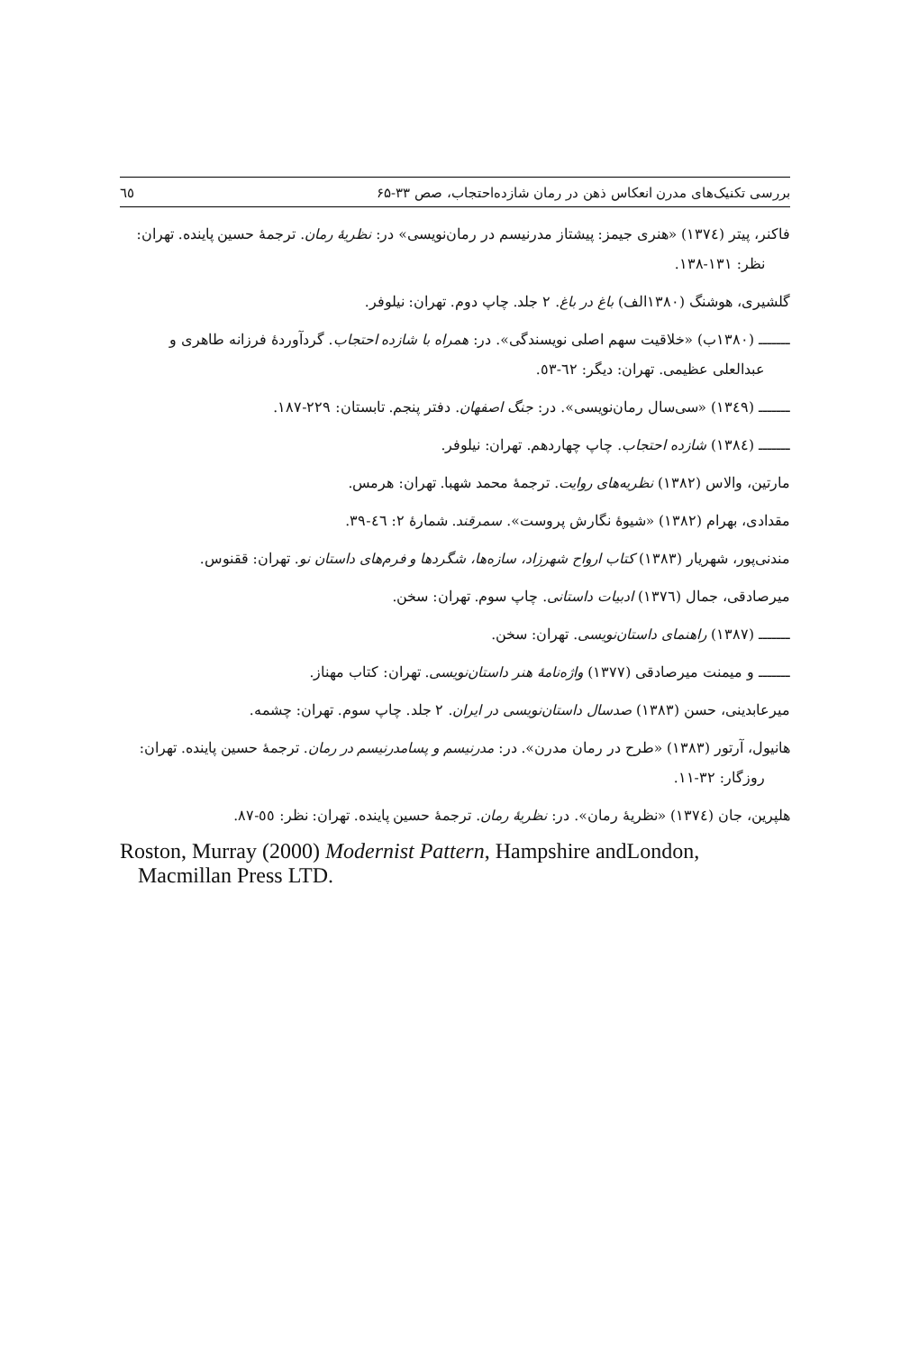بررسی تکنیک‌های مدرن انعکاس ذهن در رمان شازده‌احتجاب، صص ۳۳-۶۵ ٦٥
فاکنر، پیتر (١٣٧٤) «هنری جیمز: پیشتاز مدرنیسم در رمان‌نویسی» در: نظریهٔ رمان. ترجمهٔ حسین پاینده. تهران: نظر: ١٣١-١٣٨.
گلشیری، هوشنگ (١٣٨٠الف) باغ در باغ. ٢ جلد. چاپ دوم. تهران: نیلوفر.
ـــــــ (١٣٨٠ب) «خلاقیت سهم اصلی نویسندگی». در: همراه با شازده احتجاب. گردآوردهٔ فرزانه طاهری و عبدالعلی عظیمی. تهران: دیگر: ٦٢-٥٣.
ـــــــ (١٣٤٩) «سی‌سال رمان‌نویسی». در: جنگ اصفهان. دفتر پنجم. تابستان: ٢٢٩-١٨٧.
ـــــــ (١٣٨٤) شازده احتجاب. چاپ چهاردهم. تهران: نیلوفر.
مارتین، والاس (١٣٨٢) نظریه‌های روایت. ترجمهٔ محمد شهبا. تهران: هرمس.
مقدادی، بهرام (١٣٨٢) «شیوهٔ نگارش پروست». سمرقند. شمارهٔ ٢: ٤٦-٣٩.
مندنی‌پور، شهریار (١٣٨٣) کتاب ارواح شهرزاد، سازه‌ها، شگردها و فرم‌های داستان نو. تهران: ققنوس.
میرصادقی، جمال (١٣٧٦) ادبیات داستانی. چاپ سوم. تهران: سخن.
ـــــــ (١٣٨٧) راهنمای داستان‌نویسی. تهران: سخن.
ـــــــ و میمنت میرصادقی (١٣٧٧) واژه‌نامهٔ هنر داستان‌نویسی. تهران: کتاب مهناز.
میرعابدینی، حسن (١٣٨٣) صدسال داستان‌نویسی در ایران. ٢ جلد. چاپ سوم. تهران: چشمه.
هانیول، آرتور (١٣٨٣) «طرح در رمان مدرن». در: مدرنیسم و پسامدرنیسم در رمان. ترجمهٔ حسین پاینده. تهران: روزگار: ٣٢-١١.
هلپرین، جان (١٣٧٤) «نظریهٔ رمان». در: نظریهٔ رمان. ترجمهٔ حسین پاینده. تهران: نظر: ٥٥-٨٧.
Roston, Murray (2000) Modernist Pattern, Hampshire andLondon, Macmillan Press LTD.